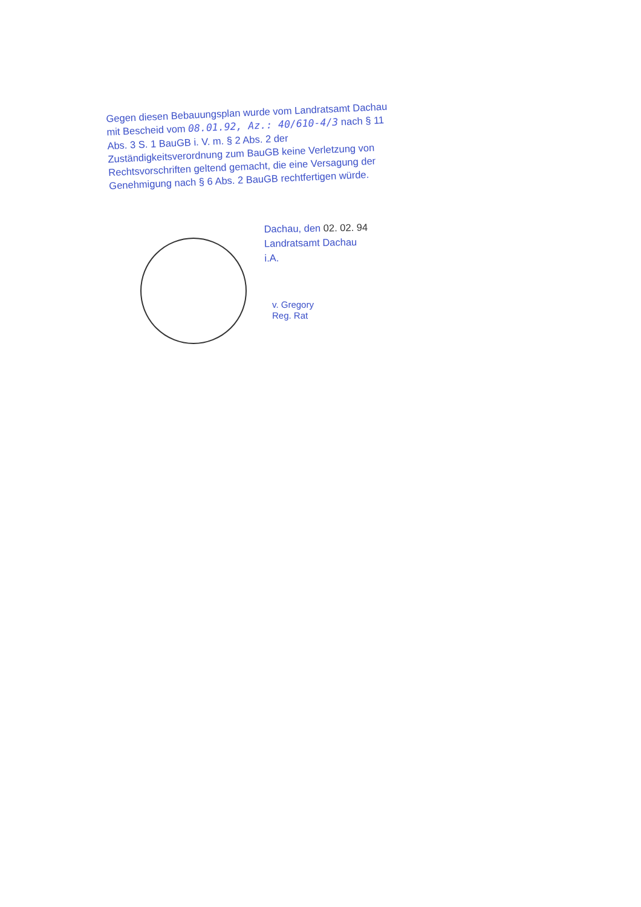Gegen diesen Bebauungsplan wurde vom Landratsamt Dachau mit Bescheid vom 08.01.92, Az.: 40/610-4/3 nach § 11 Abs. 3 S. 1 BauGB i. V. m. § 2 Abs. 2 der Zuständigkeitsverordnung zum BauGB keine Verletzung von Rechtsvorschriften geltend gemacht, die eine Versagung der Genehmigung nach § 6 Abs. 2 BauGB rechtfertigen würde.
Dachau, den 02. 02. 94
Landratsamt Dachau
i.A.
v. Gregory
Reg. Rat